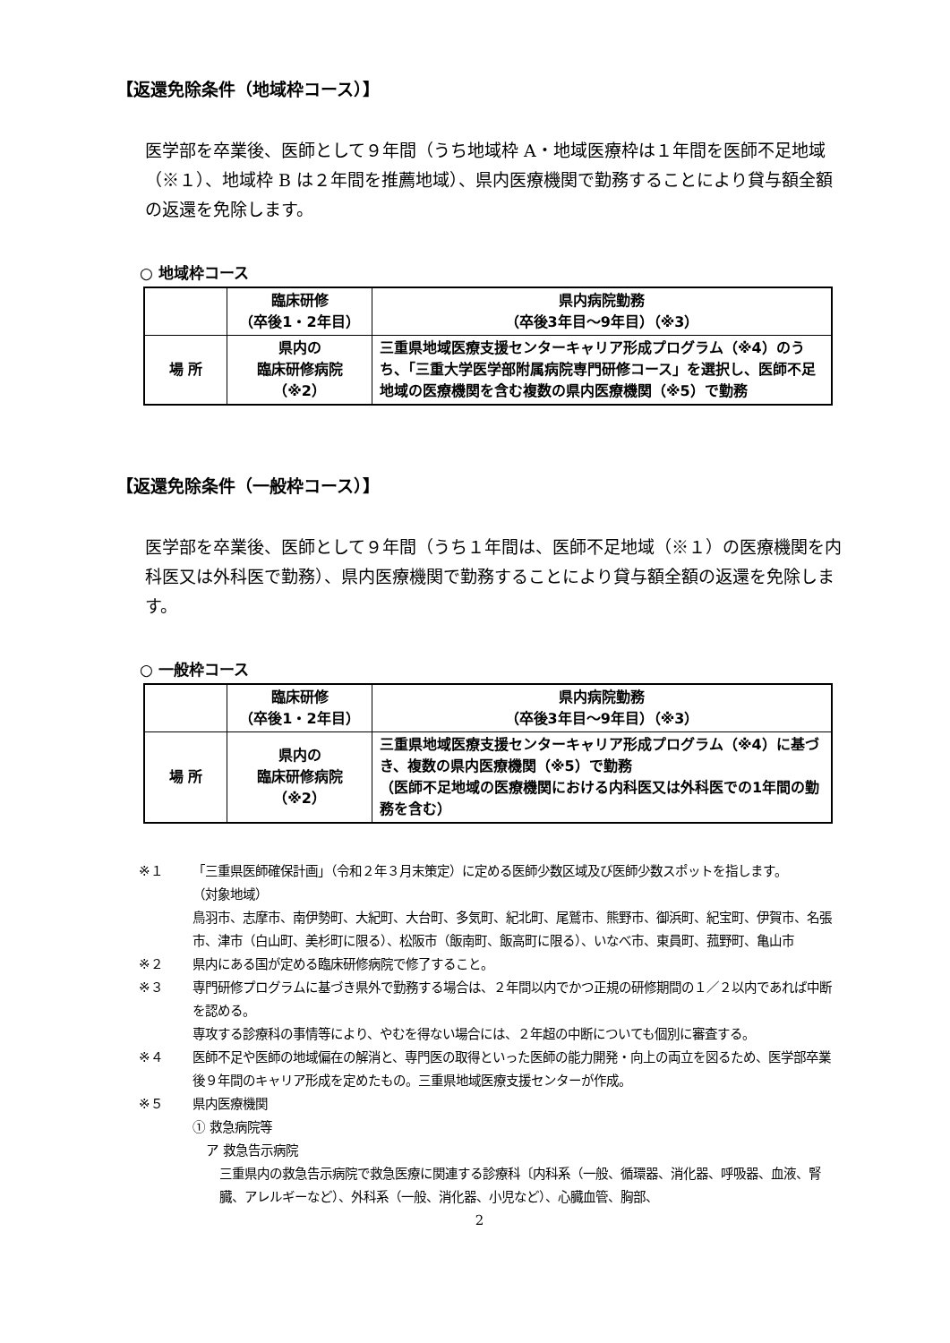【返還免除条件（地域枠コース）】
医学部を卒業後、医師として９年間（うち地域枠 A・地域医療枠は１年間を医師不足地域（※１）、地域枠 B は２年間を推薦地域）、県内医療機関で勤務することにより貸与額全額の返還を免除します。
○ 地域枠コース
| | 臨床研修 （卒後1・2年目） | 県内病院勤務 （卒後3年目～9年目）（※3） |
| --- | --- | --- |
| 場 所 | 県内の 臨床研修病院 （※2） | 三重県地域医療支援センターキャリア形成プログラム（※4）のうち、「三重大学医学部附属病院専門研修コース」を選択し、医師不足地域の医療機関を含む複数の県内医療機関（※5）で勤務 |
【返還免除条件（一般枠コース）】
医学部を卒業後、医師として９年間（うち１年間は、医師不足地域（※１）の医療機関を内科医又は外科医で勤務）、県内医療機関で勤務することにより貸与額全額の返還を免除します。
○ 一般枠コース
| | 臨床研修 （卒後1・2年目） | 県内病院勤務 （卒後3年目～9年目）（※3） |
| --- | --- | --- |
| 場 所 | 県内の 臨床研修病院 （※2） | 三重県地域医療支援センターキャリア形成プログラム（※4）に基づき、複数の県内医療機関（※5）で勤務 （医師不足地域の医療機関における内科医又は外科医での1年間の勤務を含む） |
※１ 「三重県医師確保計画」（令和２年３月末策定）に定める医師少数区域及び医師少数スポットを指します。
（対象地域）
鳥羽市、志摩市、南伊勢町、大紀町、大台町、多気町、紀北町、尾鷲市、熊野市、御浜町、紀宝町、伊賀市、名張市、津市（白山町、美杉町に限る）、松阪市（飯南町、飯高町に限る）、いなべ市、東員町、菰野町、亀山市
※２ 県内にある国が定める臨床研修病院で修了すること。
※３ 専門研修プログラムに基づき県外で勤務する場合は、２年間以内でかつ正規の研修期間の１／２以内であれば中断を認める。
専攻する診療科の事情等により、やむを得ない場合には、２年超の中断についても個別に審査する。
※４ 医師不足や医師の地域偏在の解消と、専門医の取得といった医師の能力開発・向上の両立を図るため、医学部卒業後９年間のキャリア形成を定めたもの。三重県地域医療支援センターが作成。
※５ 県内医療機関
① 救急病院等
ア 救急告示病院
三重県内の救急告示病院で救急医療に関連する診療科〔内科系（一般、循環器、消化器、呼吸器、血液、腎臓、アレルギーなど）、外科系（一般、消化器、小児など）、心臓血管、胸部、
2